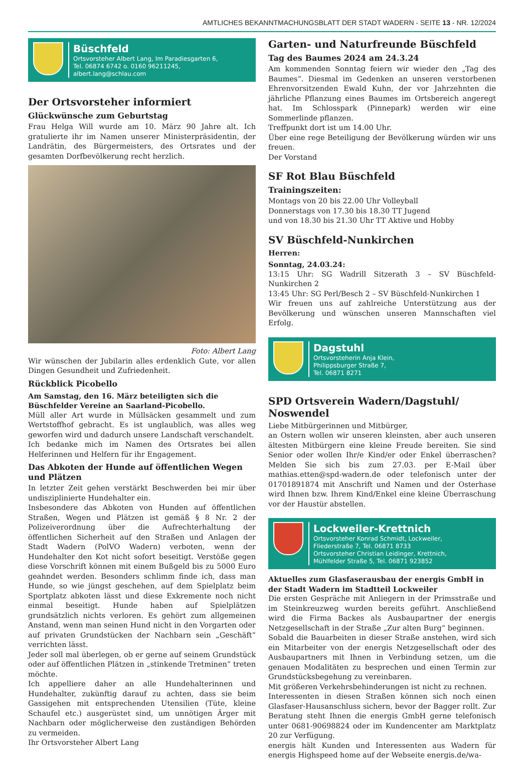AMTLICHES BEKANNTMACHUNGSBLATT DER STADT WADERN - SEITE 13 - NR. 12/2024
Büschfeld
Ortsvorsteher Albert Lang, Im Paradiesgarten 6,
Tel. 06874 6742 o. 0160 96211245,
albert.lang@schlau.com
Der Ortsvorsteher informiert
Glückwünsche zum Geburtstag
Frau Helga Will wurde am 10. März 90 Jahre alt. Ich gratulierte ihr im Namen unserer Ministerpräsidentin, der Landrätin, des Bürgermeisters, des Ortsrates und der gesamten Dorfbevölkerung recht herzlich.
Foto: Albert Lang
Wir wünschen der Jubilarin alles erdenklich Gute, vor allen Dingen Gesundheit und Zufriedenheit.
Rückblick Picobello
Am Samstag, den 16. März beteiligten sich die Büschfelder Vereine an Saarland-Picobello.
Müll aller Art wurde in Müllsäcken gesammelt und zum Wertstoffhof gebracht. Es ist unglaublich, was alles weg geworfen wird und dadurch unsere Landschaft verschandelt.
Ich bedanke mich im Namen des Ortsrates bei allen Helferinnen und Helfern für ihr Engagement.
Das Abkoten der Hunde auf öffentlichen Wegen und Plätzen
In letzter Zeit gehen verstärkt Beschwerden bei mir über undisziplinierte Hundehalter ein.
Insbesondere das Abkoten von Hunden auf öffentlichen Straßen, Wegen und Plätzen ist gemäß § 8 Nr. 2 der Polizeiverordnung über die Aufrechterhaltung der öffentlichen Sicherheit auf den Straßen und Anlagen der Stadt Wadern (PolVO Wadern) verboten, wenn der Hundehalter den Kot nicht sofort beseitigt. Verstöße gegen diese Vorschrift können mit einem Bußgeld bis zu 5000 Euro geahndet werden. Besonders schlimm finde ich, dass man Hunde, so wie jüngst geschehen, auf dem Spielplatz beim Sportplatz abkoten lässt und diese Exkremente noch nicht einmal beseitigt. Hunde haben auf Spielplätzen grundsätzlich nichts verloren. Es gehört zum allgemeinen Anstand, wenn man seinen Hund nicht in den Vorgarten oder auf privaten Grundstücken der Nachbarn sein „Geschäft“ verrichten lässt.
Jeder soll mal überlegen, ob er gerne auf seinem Grundstück oder auf öffentlichen Plätzen in „stinkende Tretminen“ treten möchte.
Ich appelliere daher an alle Hundehalterinnen und Hundehalter, zukünftig darauf zu achten, dass sie beim Gassigehen mit entsprechenden Utensilien (Tüte, kleine Schaufel etc.) ausgerüstet sind, um unnötigen Ärger mit Nachbarn oder möglicherweise den zuständigen Behörden zu vermeiden.
Ihr Ortsvorsteher Albert Lang
Garten- und Naturfreunde Büschfeld
Tag des Baumes 2024 am 24.3.24
Am kommenden Sonntag feiern wir wieder den „Tag des Baumes“. Diesmal im Gedenken an unseren verstorbenen Ehrenvorsitzenden Ewald Kuhn, der vor Jahrzehnten die jährliche Pflanzung eines Baumes im Ortsbereich angeregt hat. Im Schlosspark (Pinnepark) werden wir eine Sommerlinde pflanzen.
Treffpunkt dort ist um 14.00 Uhr.
Über eine rege Beteiligung der Bevölkerung würden wir uns freuen.
Der Vorstand
SF Rot Blau Büschfeld
Trainingszeiten:
Montags von 20 bis 22.00 Uhr Volleyball
Donnerstags von 17.30 bis 18.30 TT Jugend
und von 18.30 bis 21.30 Uhr TT Aktive und Hobby
SV Büschfeld-Nunkirchen
Herren:
Sonntag, 24.03.24:
13:15 Uhr: SG Wadrill Sitzerath 3 – SV Büschfeld-Nunkirchen 2
13:45 Uhr: SG Perl/Besch 2 – SV Büschfeld-Nunkirchen 1
Wir freuen uns auf zahlreiche Unterstützung aus der Bevölkerung und wünschen unseren Mannschaften viel Erfolg.
Dagstuhl
Ortsvorsteherin Anja Klein,
Philippsburger Straße 7,
Tel. 06871 8271
SPD Ortsverein Wadern/Dagstuhl/ Noswendel
Liebe Mitbürgerinnen und Mitbürger,
an Ostern wollen wir unseren kleinsten, aber auch unseren ältesten Mitbürgern eine kleine Freude bereiten. Sie sind Senior oder wollen Ihr/e Kind/er oder Enkel überraschen? Melden Sie sich bis zum 27.03. per E-Mail über mathias.etten@spd-wadern.de oder telefonisch unter der 01701891874 mit Anschrift und Namen und der Osterhase wird Ihnen bzw. Ihrem Kind/Enkel eine kleine Überraschung vor der Haustür abstellen.
Lockweiler-Krettnich
Ortsvorsteher Konrad Schmidt, Lockweiler,
Fliederstraße 7, Tel. 06871 8733
Ortsvorsteher Christian Leidinger, Krettnich,
Mühlfelder Straße 5, Tel. 06871 923852
Aktuelles zum Glasfaserausbau der energis GmbH in der Stadt Wadern im Stadtteil Lockweiler
Die ersten Gespräche mit Anliegern in der Primsstraße und im Steinkreuzweg wurden bereits geführt. Anschließend wird die Firma Backes als Ausbaupartner der energis Netzgesellschaft in der Straße „Zur alten Burg“ beginnen.
Sobald die Bauarbeiten in dieser Straße anstehen, wird sich ein Mitarbeiter von der energis Netzgesellschaft oder des Ausbaupartners mit Ihnen in Verbindung setzen, um die genauen Modalitäten zu besprechen und einen Termin zur Grundstücksbegehung zu vereinbaren.
Mit größeren Verkehrsbehinderungen ist nicht zu rechnen.
Interessenten in diesen Straßen können sich noch einen Glasfaser-Hausanschluss sichern, bevor der Bagger rollt. Zur Beratung steht Ihnen die energis GmbH gerne telefonisch unter 0681-90698824 oder im Kundencenter am Marktplatz 20 zur Verfügung.
energis hält Kunden und Interessenten aus Wadern für energis Highspeed home auf der Webseite energis.de/wa-